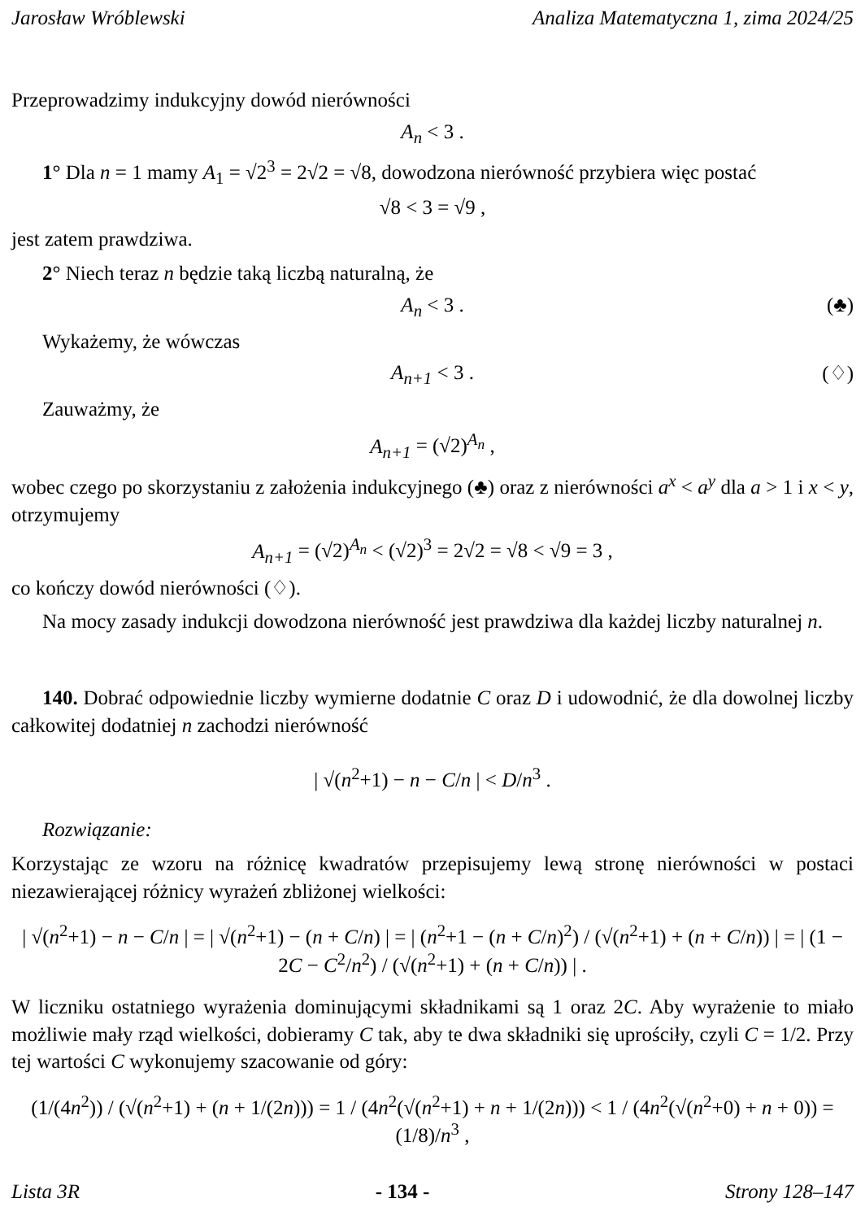Jarosław Wróblewski Analiza Matematyczna 1, zima 2024/25
Przeprowadzimy indukcyjny dowód nierówności
A<sub>n</sub> < 3 .
1° Dla n = 1 mamy A<sub>1</sub> = √2<sup>3</sup> = 2√2 = √8, dowodzona nierówność przybiera więc postać
√8 < 3 = √9 ,
jest zatem prawdziwa.
2° Niech teraz n będzie taką liczbą naturalną, że
A<sub>n</sub> < 3 . (♣)
Wykażemy, że wówczas
A<sub>n+1</sub> < 3 . (♢)
Zauważmy, że
A<sub>n+1</sub> = (√2)<sup>A<sub>n</sub></sup> ,
wobec czego po skorzystaniu z założenia indukcyjnego (♣) oraz z nierówności a<sup>x</sup> < a<sup>y</sup> dla a > 1 i x < y, otrzymujemy
A<sub>n+1</sub> = (√2)<sup>A<sub>n</sub></sup> < (√2)<sup>3</sup> = 2√2 = √8 < √9 = 3 ,
co kończy dowód nierówności (♢).
Na mocy zasady indukcji dowodzona nierówność jest prawdziwa dla każdej liczby naturalnej n.
140. Dobrać odpowiednie liczby wymierne dodatnie C oraz D i udowodnić, że dla dowolnej liczby całkowitej dodatniej n zachodzi nierówność
| √(n<sup>2</sup>+1) − n − C/n | < D/n<sup>3</sup> .
Rozwiązanie:
Korzystając ze wzoru na różnicę kwadratów przepisujemy lewą stronę nierówności w postaci niezawierającej różnicy wyrażeń zbliżonej wielkości:
| √(n<sup>2</sup>+1) − n − C/n | = | √(n<sup>2</sup>+1) − (n + C/n) | = | (n<sup>2</sup>+1 − (n + C/n)<sup>2</sup>) / (√(n<sup>2</sup>+1) + (n + C/n)) | = | (1 − 2C − C<sup>2</sup>/n<sup>2</sup>) / (√(n<sup>2</sup>+1) + (n + C/n)) | .
W liczniku ostatniego wyrażenia dominującymi składnikami są 1 oraz 2C. Aby wyrażenie to miało możliwie mały rząd wielkości, dobieramy C tak, aby te dwa składniki się uprościły, czyli C = 1/2. Przy tej wartości C wykonujemy szacowanie od góry:
(1/(4n<sup>2</sup>)) / (√(n<sup>2</sup>+1) + (n + 1/(2n))) = 1 / (4n<sup>2</sup>(√(n<sup>2</sup>+1) + n + 1/(2n))) < 1 / (4n<sup>2</sup>(√(n<sup>2</sup>+0) + n + 0)) = (1/8)/n<sup>3</sup> ,
Lista 3R - 134 - Strony 128–147